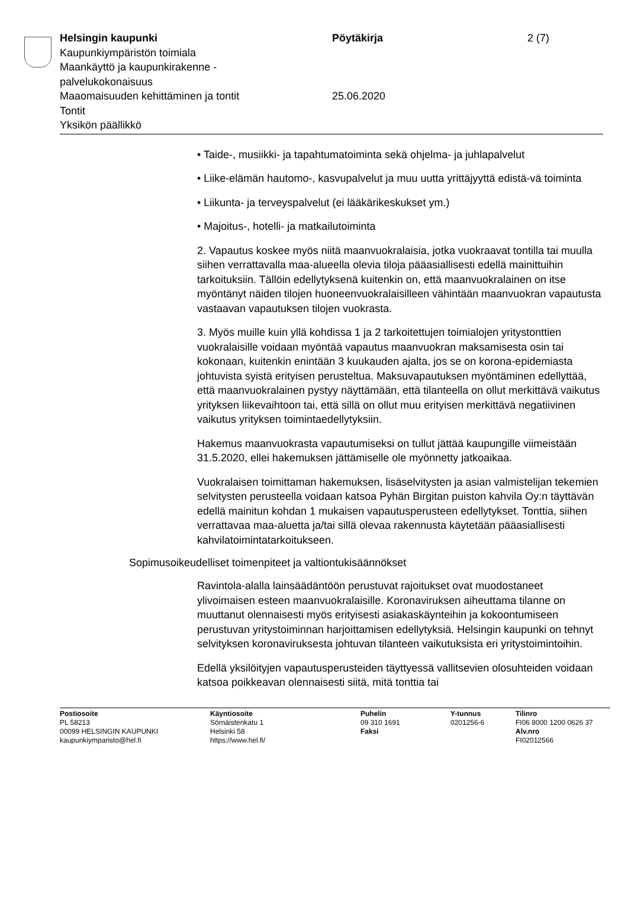Helsingin kaupunki
Kaupunkiympäristön toimiala
Maankäyttö ja kaupunkirakenne -
palvelukokonaisuus
Maaomaisuuden kehittäminen ja tontit
Tontit
Yksikön päällikkö
Pöytäkirja
25.06.2020
2 (7)
• Taide-, musiikki- ja tapahtumatoiminta sekä ohjelma- ja juhlapalvelut
• Liike-elämän hautomo-, kasvupalvelut ja muu uutta yrittäjyyttä edistä-vä toiminta
• Liikunta- ja terveyspalvelut (ei lääkärikeskukset ym.)
• Majoitus-, hotelli- ja matkailutoiminta
2. Vapautus koskee myös niitä maanvuokralaisia, jotka vuokraavat tontilla tai muulla siihen verrattavalla maa-alueella olevia tiloja pääasiallisesti edellä mainittuihin tarkoituksiin. Tällöin edellytyksenä kuitenkin on, että maanvuokralainen on itse myöntänyt näiden tilojen huoneenvuokralaisilleen vähintään maanvuokran vapautusta vastaavan vapautuksen tilojen vuokrasta.
3. Myös muille kuin yllä kohdissa 1 ja 2 tarkoitettujen toimialojen yritystonttien vuokralaisille voidaan myöntää vapautus maanvuokran maksamisesta osin tai kokonaan, kuitenkin enintään 3 kuukauden ajalta, jos se on korona-epidemiasta johtuvista syistä erityisen perusteltua. Maksuvapautuksen myöntäminen edellyttää, että maanvuokralainen pystyy näyttämään, että tilanteella on ollut merkittävä vaikutus yrityksen liikevaihtoon tai, että sillä on ollut muu erityisen merkittävä negatiivinen vaikutus yrityksen toimintaedellytyksiin.
Hakemus maanvuokrasta vapautumiseksi on tullut jättää kaupungille viimeistään 31.5.2020, ellei hakemuksen jättämiselle ole myönnetty jatkoaikaa.
Vuokralaisen toimittaman hakemuksen, lisäselvitysten ja asian valmistelijan tekemien selvitysten perusteella voidaan katsoa Pyhän Birgitan puiston kahvila Oy:n täyttävän edellä mainitun kohdan 1 mukaisen vapautusperusteen edellytykset. Tonttia, siihen verrattavaa maa-aluetta ja/tai sillä olevaa rakennusta käytetään pääasiallisesti kahvilatoimintatarkoitukseen.
Sopimusoikeudelliset toimenpiteet ja valtiontukisäännökset
Ravintola-alalla lainsäädäntöön perustuvat rajoitukset ovat muodostaneet ylivoimaisen esteen maanvuokralaisille. Koronaviruksen aiheuttama tilanne on muuttanut olennaisesti myös erityisesti asiakaskäynteihin ja kokoontumiseen perustuvan yritystoiminnan harjoittamisen edellytyksiä. Helsingin kaupunki on tehnyt selvityksen koronaviruksesta johtuvan tilanteen vaikutuksista eri yritystoimintoihin.
Edellä yksilöityjen vapautusperusteiden täyttyessä vallitsevien olosuhteiden voidaan katsoa poikkeavan olennaisesti siitä, mitä tonttia tai
Postiosoite
PL 58213
00099 HELSINGIN KAUPUNKI
kaupunkiymparisto@hel.fi
Käyntiosoite
Sörnäistenkatu 1
Helsinki 58
https://www.hel.fi/
Puhelin
09 310 1691
Faksi
Y-tunnus
0201256-6
Tilinro
FI06 8000 1200 0626 37
Alv.nro
FI02012566